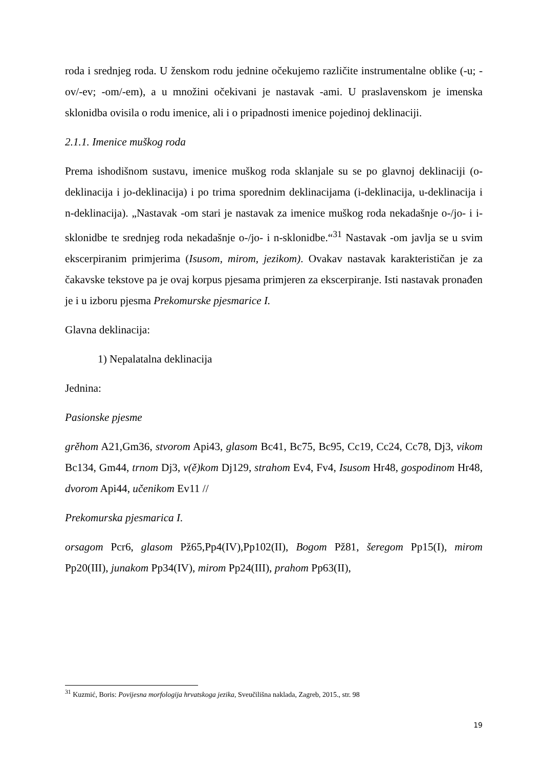roda i srednjeg roda. U ženskom rodu jednine očekujemo različite instrumentalne oblike (-u; -ov/-ev; -om/-em), a u množini očekivani je nastavak -ami. U praslavenskom je imenska sklonidba ovisila o rodu imenice, ali i o pripadnosti imenice pojedinoj deklinaciji.
2.1.1. Imenice muškog roda
Prema ishodišnom sustavu, imenice muškog roda sklanjale su se po glavnoj deklinaciji (o-deklinacija i jo-deklinacija) i po trima sporednim deklinacijama (i-deklinacija, u-deklinacija i n-deklinacija). „Nastavak -om stari je nastavak za imenice muškog roda nekadašnje o-/jo- i i-sklonidbe te srednjeg roda nekadašnje o-/jo- i n-sklonidbe.“<sup>31</sup> Nastavak -om javlja se u svim ekscerpiranim primjerima (Isusom, mirom, jezikom). Ovakav nastavak karakterističan je za čakavske tekstove pa je ovaj korpus pjesama primjeren za ekscerpiranje. Isti nastavak pronađen je i u izboru pjesma Prekomurske pjesmarice I.
Glavna deklinacija:
1) Nepalatalna deklinacija
Jednina:
Pasionske pjesme
grěhom A21,Gm36, stvorom Api43, glasom Bc41, Bc75, Bc95, Cc19, Cc24, Cc78, Dj3, vikom Bc134, Gm44, trnom Dj3, v(ě)kom Dj129, strahom Ev4, Fv4, Isusom Hr48, gospodinom Hr48, dvorom Api44, učenikom Ev11 //
Prekomurska pjesmarica I.
orsagom Pcr6, glasom Pž65,Pp4(IV),Pp102(II), Bogom Pž81, šeregom Pp15(I), mirom Pp20(III), junakom Pp34(IV), mirom Pp24(III), prahom Pp63(II),
<sup>31</sup> Kuzmić, Boris: Povijesna morfologija hrvatskoga jezika, Sveučilišna naklada, Zagreb, 2015., str. 98
19